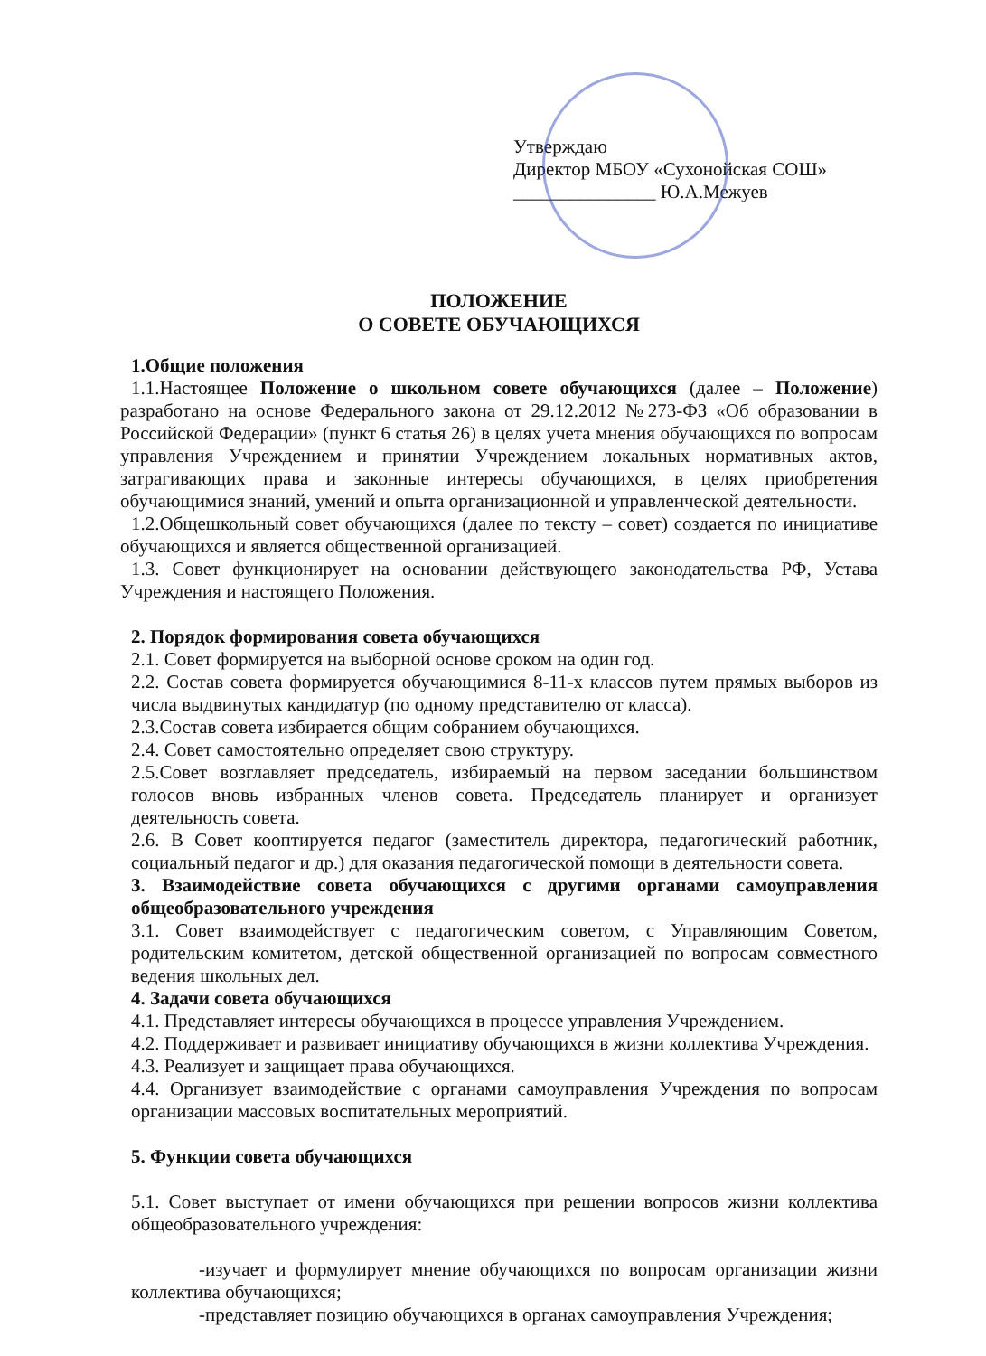Утверждаю
Директор МБОУ «Сухонойская СОШ»
_______________ Ю.А.Межуев
ПОЛОЖЕНИЕ
О СОВЕТЕ ОБУЧАЮЩИХСЯ
1.Общие положения
1.1.Настоящее Положение о школьном совете обучающихся (далее – Положение) разработано на основе Федерального закона от 29.12.2012 №273-ФЗ «Об образовании в Российской Федерации» (пункт 6 статья 26) в целях учета мнения обучающихся по вопросам управления Учреждением и принятии Учреждением локальных нормативных актов, затрагивающих права и законные интересы обучающихся, в целях приобретения обучающимися знаний, умений и опыта организационной и управленческой деятельности.
1.2.Общешкольный совет обучающихся (далее по тексту – совет) создается по инициативе обучающихся и является общественной организацией.
1.3. Совет функционирует на основании действующего законодательства РФ, Устава Учреждения и настоящего Положения.
2. Порядок формирования совета обучающихся
2.1. Совет формируется на выборной основе сроком на один год.
2.2. Состав совета формируется обучающимися 8-11-х классов путем прямых выборов из числа выдвинутых кандидатур (по одному представителю от класса).
2.3.Состав совета избирается общим собранием обучающихся.
2.4. Совет самостоятельно определяет свою структуру.
2.5.Совет возглавляет председатель, избираемый на первом заседании большинством голосов вновь избранных членов совета. Председатель планирует и организует деятельность совета.
2.6. В Совет кооптируется педагог (заместитель директора, педагогический работник, социальный педагог и др.) для оказания педагогической помощи в деятельности совета.
3. Взаимодействие совета обучающихся с другими органами самоуправления общеобразовательного учреждения
3.1. Совет взаимодействует с педагогическим советом, с Управляющим Советом, родительским комитетом, детской общественной организацией по вопросам совместного ведения школьных дел.
4. Задачи совета обучающихся
4.1. Представляет интересы обучающихся в процессе управления Учреждением.
4.2. Поддерживает и развивает инициативу обучающихся в жизни коллектива Учреждения.
4.3. Реализует и защищает права обучающихся.
4.4. Организует взаимодействие с органами самоуправления Учреждения по вопросам организации массовых воспитательных мероприятий.
5. Функции совета обучающихся
5.1. Совет выступает от имени обучающихся при решении вопросов жизни коллектива общеобразовательного учреждения:
-изучает и формулирует мнение обучающихся по вопросам организации жизни коллектива обучающихся;
-представляет позицию обучающихся в органах самоуправления Учреждения;